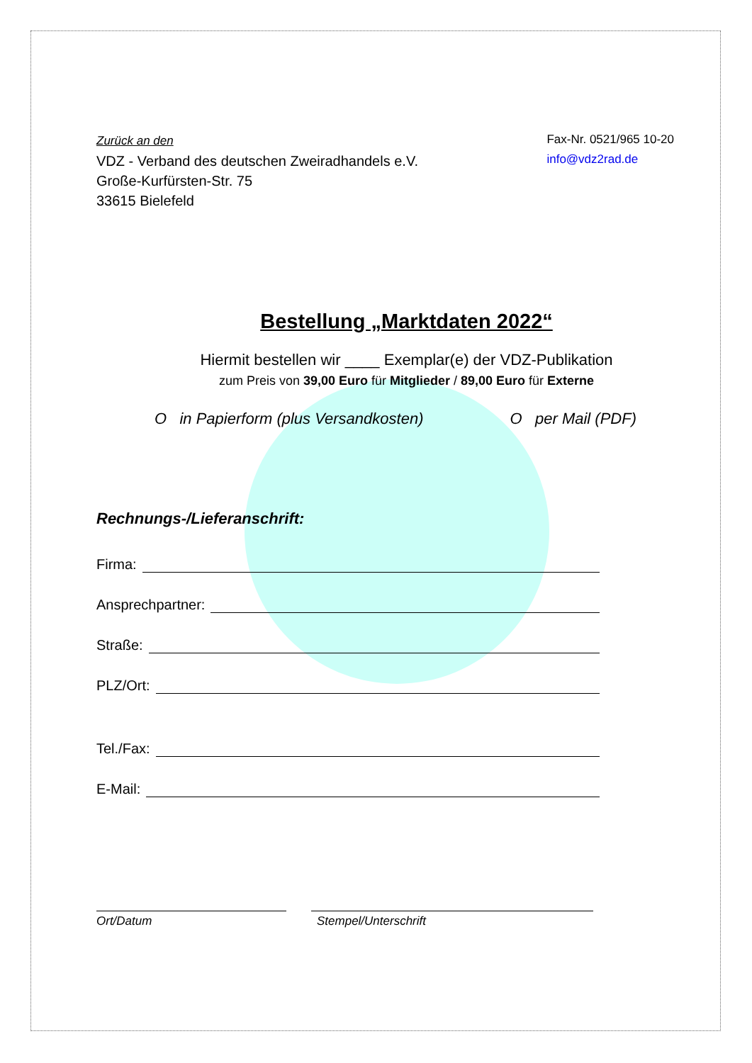Zurück an den
VDZ - Verband des deutschen Zweiradhandels e.V.
Große-Kurfürsten-Str. 75
33615 Bielefeld
Fax-Nr. 0521/965 10-20
info@vdz2rad.de
Bestellung „Marktdaten 2022“
Hiermit bestellen wir ____ Exemplar(e) der VDZ-Publikation
zum Preis von 39,00 Euro für Mitglieder / 89,00 Euro für Externe
O in Papierform (plus Versandkosten) O per Mail (PDF)
Rechnungs-/Lieferanschrift:
Firma:
Ansprechpartner:
Straße:
PLZ/Ort:
Tel./Fax:
E-Mail:
Ort/Datum Stempel/Unterschrift